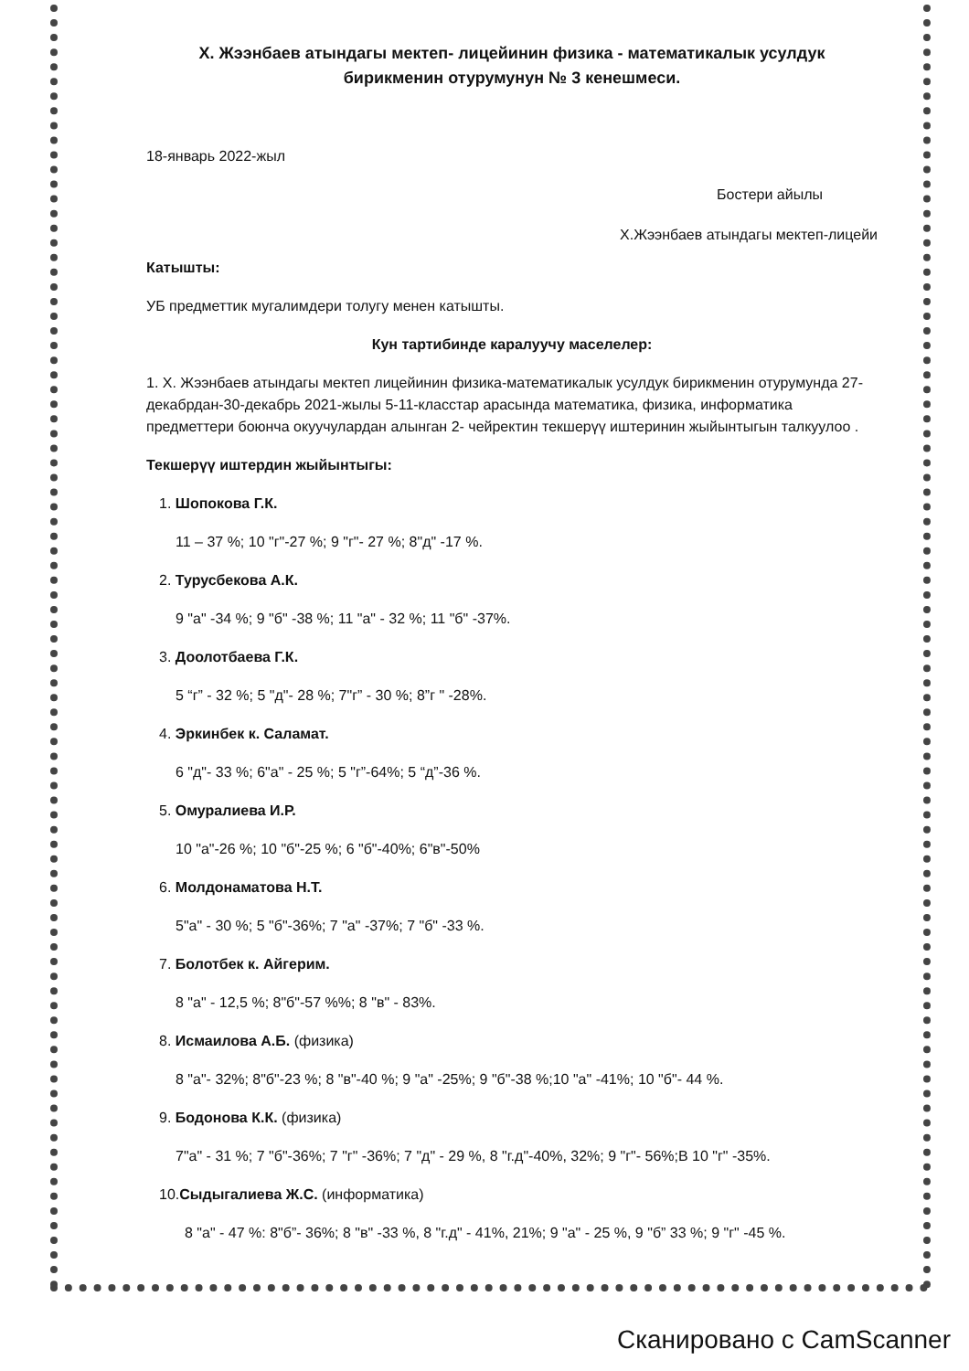Х. Жээнбаев атындагы мектеп- лицейинин физика - математикалык усулдук
бирикменин отурумунун № 3 кенешмеси.
18-январь 2022-жыл
Бостери айылы
Х.Жээнбаев атындагы мектеп-лицейи
Катышты:
УБ предметтик мугалимдери толугу менен катышты.
Кун тартибинде каралуучу маселелер:
1. Х. Жээнбаев атындагы мектеп лицейинин физика-математикалык усулдук бирикменин отурумунда 27- декабрдан-30-декабрь 2021-жылы 5-11-класстар арасында математика, физика, информатика предметтери боюнча окуучулардан алынган 2- чейректин текшерүү иштеринин жыйынтыгын талкуулоо .
Текшерүү иштердин жыйынтыгы:
1. Шопокова Г.К.
11 – 37 %; 10 "г"-27 %; 9 "г"- 27 %; 8"д" -17 %.
2. Турусбекова А.К.
9 "а" -34 %; 9 "б" -38 %; 11 "а" - 32 %; 11 "б" -37%.
3. Доолотбаева Г.К.
5 “г” - 32 %; 5 "д"- 28 %; 7"г” - 30 %; 8”г " -28%.
4. Эркинбек к. Саламат.
6 "д"- 33 %; 6"а" - 25 %; 5 "г”-64%; 5 “д”-36 %.
5. Омуралиева И.Р.
10 "а"-26 %; 10 "б"-25 %; 6 "б"-40%; 6"в"-50%
6. Молдонаматова Н.Т.
5"а" - 30 %; 5 "б"-36%; 7 "а" -37%; 7 "б" -33 %.
7. Болотбек к. Айгерим.
8 "а" - 12,5 %; 8"б"-57 %%; 8 "в" - 83%.
8. Исмаилова А.Б. (физика)
8 "а"- 32%; 8"б"-23 %; 8 "в"-40 %; 9 "а" -25%; 9 "б"-38 %;10 "а" -41%; 10 "б"- 44 %.
9. Бодонова К.К. (физика)
7"а" - 31 %; 7 "б"-36%; 7 "г" -36%; 7 "д" - 29 %, 8 "г.д"-40%, 32%; 9 "г"- 56%;В 10 "г" -35%.
10.Сыдыгалиева Ж.С. (информатика)
8 "а" - 47 %: 8"б”- 36%; 8 "в" -33 %, 8 "г.д" - 41%, 21%; 9 "а" - 25 %, 9 "б” 33 %; 9 "г" -45 %.
Сканировано с CamScanner